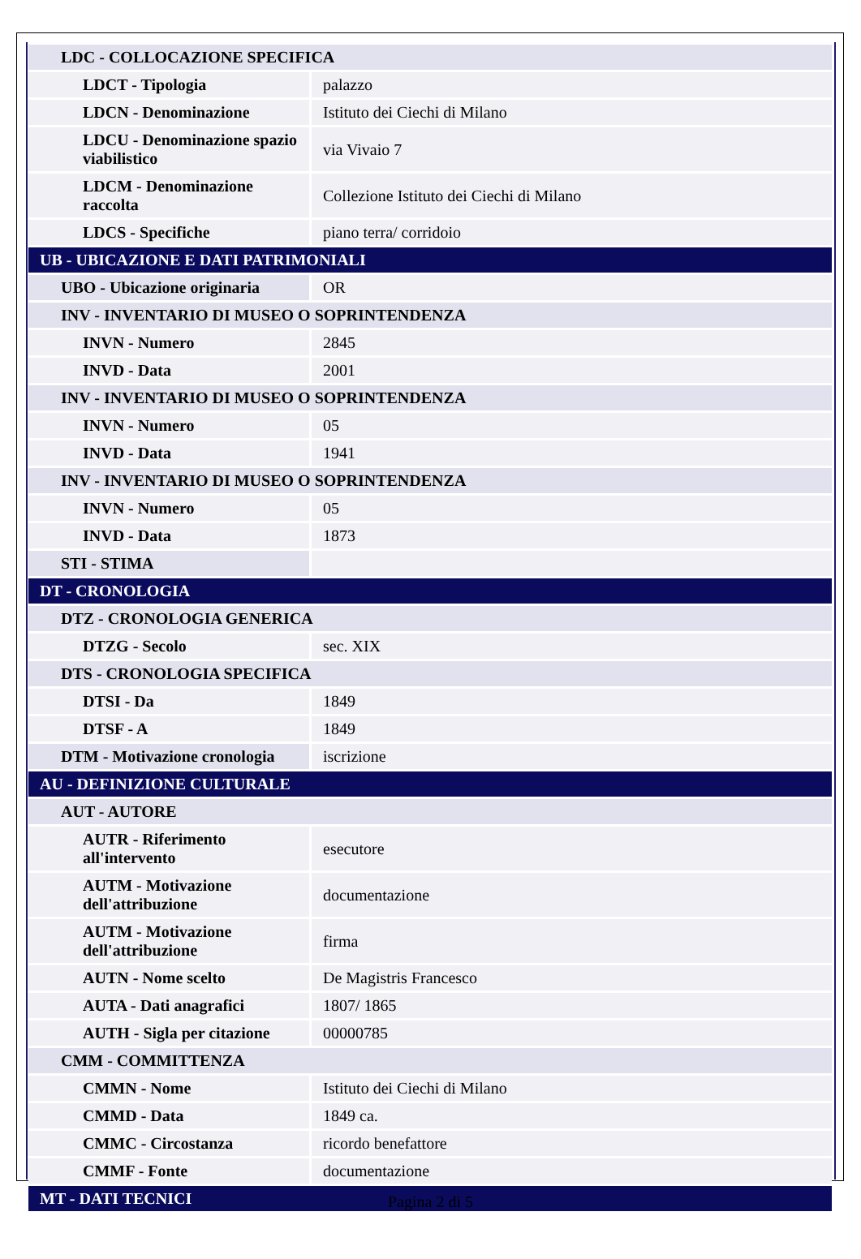| LDC - COLLOCAZIONE SPECIFICA | |
| LDCT - Tipologia | palazzo |
| LDCN - Denominazione | Istituto dei Ciechi di Milano |
| LDCU - Denominazione spazio viabilistico | via Vivaio 7 |
| LDCM - Denominazione raccolta | Collezione Istituto dei Ciechi di Milano |
| LDCS - Specifiche | piano terra/ corridoio |
| UB - UBICAZIONE E DATI PATRIMONIALI | |
| UBO - Ubicazione originaria | OR |
| INV - INVENTARIO DI MUSEO O SOPRINTENDENZA | |
| INVN - Numero | 2845 |
| INVD - Data | 2001 |
| INV - INVENTARIO DI MUSEO O SOPRINTENDENZA | |
| INVN - Numero | 05 |
| INVD - Data | 1941 |
| INV - INVENTARIO DI MUSEO O SOPRINTENDENZA | |
| INVN - Numero | 05 |
| INVD - Data | 1873 |
| STI - STIMA | |
| DT - CRONOLOGIA | |
| DTZ - CRONOLOGIA GENERICA | |
| DTZG - Secolo | sec. XIX |
| DTS - CRONOLOGIA SPECIFICA | |
| DTSI - Da | 1849 |
| DTSF - A | 1849 |
| DTM - Motivazione cronologia | iscrizione |
| AU - DEFINIZIONE CULTURALE | |
| AUT - AUTORE | |
| AUTR - Riferimento all'intervento | esecutore |
| AUTM - Motivazione dell'attribuzione | documentazione |
| AUTM - Motivazione dell'attribuzione | firma |
| AUTN - Nome scelto | De Magistris Francesco |
| AUTA - Dati anagrafici | 1807/ 1865 |
| AUTH - Sigla per citazione | 00000785 |
| CMM - COMMITTENZA | |
| CMMN - Nome | Istituto dei Ciechi di Milano |
| CMMD - Data | 1849 ca. |
| CMMC - Circostanza | ricordo benefattore |
| CMMF - Fonte | documentazione |
| MT - DATI TECNICI | |
Pagina 2 di 5